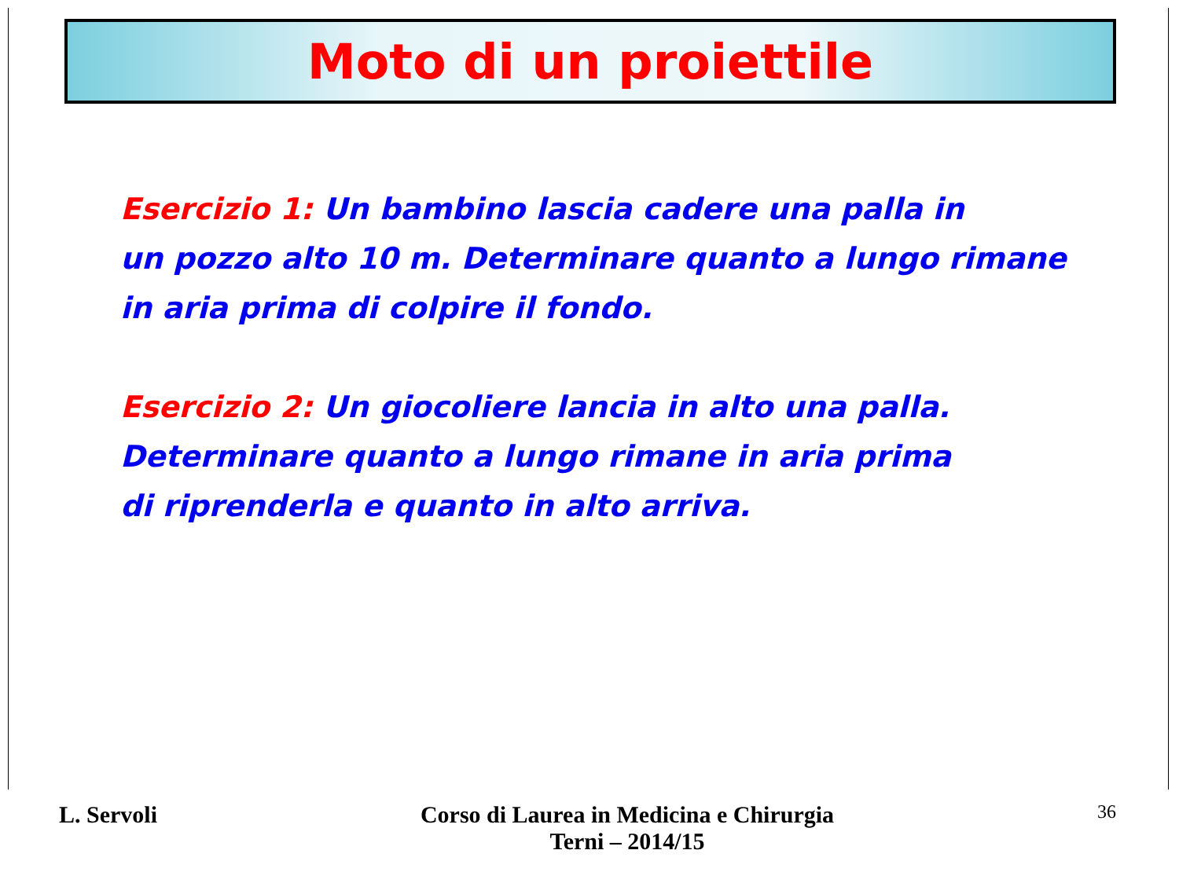Moto di un proiettile
Esercizio 1: Un bambino lascia cadere una palla in
un pozzo alto 10 m. Determinare quanto a lungo rimane
in aria prima di colpire il fondo.
Esercizio 2: Un giocoliere lancia in alto una palla.
Determinare quanto a lungo rimane in aria prima
di riprenderla e quanto in alto arriva.
L. Servoli Corso di Laurea in Medicina e Chirurgia
Terni – 2014/15
36